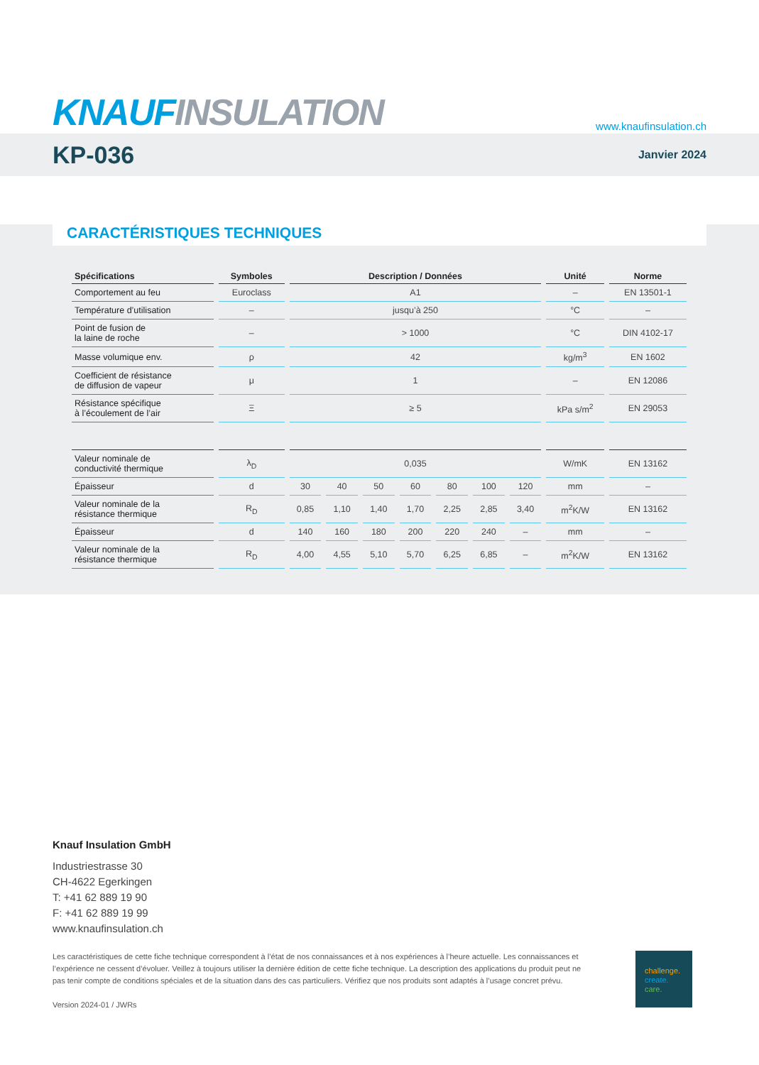KNAUF INSULATION
www.knaufinsulation.ch
KP-036
Janvier 2024
CARACTÉRISTIQUES TECHNIQUES
| Spécifications | Symboles | Description / Données | | | | | | | Unité | Norme |
| --- | --- | --- | --- | --- | --- | --- | --- | --- | --- | --- |
| Comportement au feu | Euroclass | A1 | | | | | | | – | EN 13501-1 |
| Température d’utilisation | – | jusqu’à 250 | | | | | | | °C | – |
| Point de fusion de la laine de roche | – | > 1000 | | | | | | | °C | DIN 4102-17 |
| Masse volumique env. | ρ | 42 | | | | | | | kg/m<sup>3</sup> | EN 1602 |
| Coefficient de résistance de diffusion de vapeur | μ | 1 | | | | | | | – | EN 12086 |
| Résistance spécifique à l’écoulement de l’air | Ξ | ≥ 5 | | | | | | | kPa s/m<sup>2</sup> | EN 29053 |
| Valeur nominale de conductivité thermique | λ<sub>D</sub> | 0,035 | | | | | | | W/mK | EN 13162 |
| Épaisseur | d | 30 | 40 | 50 | 60 | 80 | 100 | 120 | mm | – |
| Valeur nominale de la résistance thermique | R<sub>D</sub> | 0,85 | 1,10 | 1,40 | 1,70 | 2,25 | 2,85 | 3,40 | m<sup>2</sup>K/W | EN 13162 |
| Épaisseur | d | 140 | 160 | 180 | 200 | 220 | 240 | – | mm | – |
| Valeur nominale de la résistance thermique | R<sub>D</sub> | 4,00 | 4,55 | 5,10 | 5,70 | 6,25 | 6,85 | – | m<sup>2</sup>K/W | EN 13162 |
Knauf Insulation GmbH
Industriestrasse 30
CH-4622 Egerkingen
T: +41 62 889 19 90
F: +41 62 889 19 99
www.knaufinsulation.ch
Les caractéristiques de cette fiche technique correspondent à l’état de nos connaissances et à nos expériences à l’heure actuelle. Les connaissances et l’expérience ne cessent d’évoluer. Veillez à toujours utiliser la dernière édition de cette fiche technique. La description des applications du produit peut ne pas tenir compte de conditions spéciales et de la situation dans des cas particuliers. Vérifiez que nos produits sont adaptés à l’usage concret prévu.
Version 2024-01 / JWRs
challenge.
create.
care.